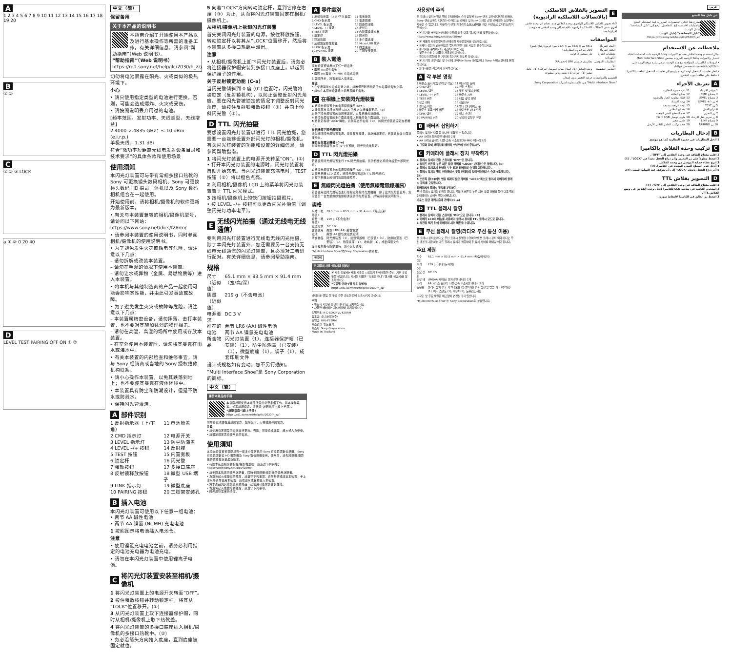A
1 2 3 4 5 6 7 8 9 10 11 12 13 14 15 16 17 18 19 20
B
① ②
C
① ② ③ LOCK
a ① ② 0 20 40
D
LEVEL TEST PAIRING OFF ON ① ②
中文（简）
保留备用
关于本产品的说明书
本指南介绍了开始使用本产品以及进行基本操作等所需的准备工作。有关详细信息，请参阅“帮助指南”（Web 说明书）。
“帮助指南”（Web 说明书）
https://rd1.sony.net/help/ilc/2030/h_zz/
切勿将电池暴露在阳光、火或类似的极热环境下。
小心
• 请只使用指定类型的电池进行更换。否则，可能会造成爆炸、火灾或受伤。
• 请按照说明丢弃用过的电池。
[频率范围、发射功率、天线类型、天线增益]
2.4000–2.4835 GHz：≤ 10 dBm (e.i.r.p.)
单极天线，1.31 dBi
符合“微功率短距离无线电发射设备目录和技术要求”的具体条款和使用场景
使用须知
本闪光灯装置可与带有常规多接口热靴的 Sony 可更换镜头数码相机、Sony 可更换镜头数码 HD 摄录一体机以及 Sony 数码相机组合在一起使用。
开始使用前，请将相机/摄像机的软件更新为最新版本。
• 有关与本装置兼容的相机/摄像机型号，请访问以下网站：https://www.sony.net/dics/f28rm/
• 请参阅本装置的使用说明书，同时参阅相机/摄像机的使用说明书。
• 为了避免发生火灾或触电等危险，请注意以下几点：
– 请勿拆解或改装本装置。
– 请勿在手湿的情况下使用本装置。
– 请勿让水或异物（金属、易燃物质等）进入本装置。
• 将本机与其他制造商的产品一起使用可能会影响其性能，并由此引发事故或故障。
• 为了避免发生火灾或故障等危险，请注意以下几点：
– 本装置属精密设备，请勿摔落、击打本装置，也不要对其施加猛烈的物理撞击。
– 请勿在高温、高湿的场所中使用或存放本装置。
– 在室外使用本装置时，请勿将其暴露在雨水或海水中。
• 有关本装置的内部检查和维修事宜，请与 Sony 经销商或当地的 Sony 授权维修机构联系。
• 请小心操作本装置，以免其跌落到地上；也不要使其暴露在液体环境中。
• 本装置具有防尘和防潮设计，但是不防水或防溅水。
• 保持闪光管清洁。
A 部件识别
| 1 反射指示器（上/下角） | 11 电池舱盖 |
| 2 CMD 指示灯 | 12 电源开关 |
| 3 LEVEL 指示灯 | 13 防尘防潮盖 |
| 4 LEVEL –/+ 按钮 | 14 反射膜 |
| 5 TEST 按钮 | 15 内置宽板 |
| 6 锁定杆 | 16 闪光管 |
| 7 释放按钮 | 17 多接口底座 |
| 8 反射锁释放按钮 | 18 微型 USB 端子 |
| 9 LINK 指示灯 | 19 微型底座 |
| 10 PAIRING 按钮 | 20 三脚架安装孔 |
B 插入电池
本闪光灯装置可使用以下任意一组电池：
• 两节 AA 碱性电池
• 两节 AA 镍氢 (Ni–MH) 充电电池
1 按照图示将电池插入电池仓。
注意
• 使用镍氢充电电池之前，请务必利用指定的电池充电器为电池充电。
• 请勿在本闪光灯装置中使用锂离子电池。
C 将闪光灯装置安装至相机/摄像机
1 将闪光灯装置上的电源开关转至“OFF”。
2 按住释放按钮并转动锁定杆，将其从“LOCK”位置移开。(①)
3 从闪光灯装置上取下连接器保护帽，同时从相机/摄像机上取下热靴盖。
4 将闪光灯装置的多接口底座插入相机/摄像机的多接口热靴中。(②)
• 务必沿箭头方向推入底座，直到底座被固定就位。
5 向着“LOCK”方向转动锁定杆，直到它停在右端（③）为止，从而将闪光灯装置固定在相机/摄像机上。
从相机/摄像机上拆卸闪光灯装置
首先关闭闪光灯装置的电源。按住释放按钮，转动锁定杆以将其从“LOCK”位置移开，然后将本装置从多接口热靴中滑出。
注意
• 从相机/摄像机上卸下闪光灯装置后，请务必将连接器保护帽安装到多接口底座上，以起到保护端子的作用。
关于反射锁定功能 (C–a)
当闪光管倾斜到 0 度 (0°) 位置时，闪光管将被锁定（反射锁机构），以防止调整反射闪光角度。要在闪光管被锁定的情况下调整反射闪光角度，请按住反射锁释放按钮（①）并向上倾斜闪光管（②）。
D TTL 闪光拍摄
要想设置闪光灯装置以进行 TTL 闪光拍摄，您需要一台能够设置外部闪光灯的相机/摄像机。有关闪光灯装置的功能和设置的详细信息，请参阅帮助指南。
1 将闪光灯装置上的电源开关转至“ON”。(①)
• 打开本闪光灯装置的电源时，闪光灯装置将自动开始充电。当闪光灯装置充满电时，TEST 按钮（②）将以橙色点亮。
2 利用相机/摄像机 LCD 上的菜单将闪光灯装置置于 TTL 闪光模式。
3 按相机/摄像机上的快门按钮拍摄照片。
• 按 LEVEL –/+ 按钮可以更改闪光补偿值（调整闪光灯功率电平）。
E 无线闪光拍摄（通过无线电无线通信）
要利用闪光灯装置进行无线电无线闪光拍摄，除了本闪光灯装置外，您还需要另一台支持无线电无线通信的闪光灯装置，且必须对二者进行配对。有关详细信息，请参阅帮助指南。
规格
| 尺寸（近似值） | 65.1 mm × 83.5 mm × 91.4 mm（宽/高/深） |
| 质量（近似值） | 219 g（不含电池） |
| 电源要求 | DC 3 V |
| 推荐的电池 | 两节 LR6 (AA) 碱性电池 两节 AA 镍氢充电电池 |
| 所含物品 | 闪光灯装置（1），连接器保护帽（已安装）（1），防尘防潮盖（已安装）（1），微型底座（1），袋子（1），成套印刷文件 |
设计或规格如有变动，恕不另行通知。
“Multi Interface Shoe”是 Sony Corporation 的商标。
中文（繁）
關於本產品的手冊
本指南說明使用本產品所需的必要準備工作、基本操作等等。如需詳細資訊，請參閱“說明指南”（線上手冊）。
“說明指南”（線上手冊）
https://rd1.sony.net/help/ilc/2030/h_zz/
切勿將電池放在過熱的地方，如陽光下、火裡或類似的地方。
注意
• 請使用指定類型的電池進行更換。否則，可能造成爆裂、起火或人身受傷。
• 請根據規定丟棄使用過的電池。
使用須知
本閃光燈裝置可搭配具有一般多介面熱靴的 Sony 可換鏡頭數位相機、Sony 可換鏡頭數位 HD 攝影機及 Sony 數位相機使用。使用前，請先將相機/攝影機的軟體更新至最新版本。
• 有關本裝置相容的相機/攝影機型號，請造訪下列網站：https://www.sony.net/dics/f28rm/
• 請參閱本裝置的使用說明書，同時參閱相機/攝影機的使用說明書。
• 為避免起火或觸電的風險，請遵守下列事項：請勿拆解或改造本裝置；手上沾水時請勿使用本裝置；請勿讓水或異物進入本裝置。
• 將本產品與其他製造商的產品一起使用可能會影響其性能。
• 為避免起火或故障的風險，請遵守下列事項。
• 閃光燈管需保持清潔。
A 零件識別
| 1 反射指示器（上方/下方角度） | 11 電池艙蓋 |
| 2 CMD 指示燈 | 12 電源開關 |
| 3 LEVEL 指示燈 | 13 防塵防潮蓋 |
| 4 LEVEL –/+ 按鈕 | 14 反射片 |
| 5 TEST 按鈕 | 15 內建廣角擴充板 |
| 6 鎖定桿 | 16 閃光管 |
| 7 釋放按鈕 | 17 多介面底座 |
| 8 反射鎖定釋放按鈕 | 18 Micro USB 端子 |
| 9 LINK 指示燈 | 19 微型底座 |
| 10 PAIRING 按鈕 | 20 三腳架安裝孔 |
B 裝入電池
閃光燈裝置適用以下任一組電池：
• 兩顆 AA 鹼性電池
• 兩顆 AA 鎳氫 (Ni–MH) 充電式電池
1 如圖所示，將電池插入電池盒。
備註
• 在使用鎳氫充電式電池之前，請確保已利用指定的充電器將電池充滿。
• 請勿在本閃光燈裝置內使用鋰離子電池。
C 在相機上安裝閃光燈裝置
1 將閃光燈裝置上的電源開關轉至“OFF”。
2 按住釋放按鈕並且朝“LOCK”的反方向旋轉鎖定桿。(①)
3 拆下閃光燈裝置的接頭保護帽，以及相機的接座帽。
4 將閃光燈裝置的多介面底座插入相機的多介面接座。(②)
5 將鎖定桿朝“LOCK”轉動，直到停止於右端（③），將閃光燈裝置固定在相機上。
從相機卸下閃光燈裝置
請先關閉閃光燈裝置電源。按住釋放按鈕，並旋轉鎖定桿，將裝置從多介面接座滑出。
關於反射鎖定機構 (C–a)
當閃光燈傾斜到 0 度 (0°) 位置時，閃光管會被鎖定。
D TTL 閃光燈拍攝
若要使用閃光燈裝置進行 TTL 閃光燈拍攝，您的相機必須能夠設定外部閃光燈。
1 將閃光燈裝置上的電源開關轉至“ON”。(①)
2 使用相機 LCD 選單，將閃光燈裝置設為 TTL 閃光模式。
3 按下相機上的快門按鈕拍攝照片。
E 無線閃光燈拍攝（使用無線電無線通訊）
若要使用此閃光燈裝置進行無線電無線閃光燈拍攝，除了此閃光燈裝置外，您需要另一台支援無線電無線通訊的閃光燈裝置。詳情請參閱說明指南。
規格
| 尺寸（概略值） | 65.1 mm × 83.5 mm × 91.4 mm（寬/高/深） |
| 質量（概略值） | 219 g（不含電池） |
| 電源需求 | DC 3 V |
| 建議使用電池 | 兩顆 LR6 (AA) 鹼性電池 兩顆 AA 鎳氫充電式電池 |
| 所含物品 | 閃光燈裝置（1），接頭保護帽（已安裝）（1），防塵防潮蓋（已安裝）（1），微型底座（1），收納袋（1），成套印刷文件 |
設計和規格有所變更時，恕不另行通知。
“Multi Interface Shoe”為Sony Corporation的商標。
한국어
본 제품의 사용 설명서에 대하여
본 사용 설명서는 제품 사용을 시작하기 위해 필요한 준비, 기본 조작 등을 설명합니다. 자세한 내용은 “도움말 안내”(웹 사용 설명서)를 참조하십시오.
“도움말 안내”(웹 사용 설명서)
https://rd1.sony.net/help/ilc/2030/h_zz/
배터리를 햇빛, 불 등과 같은 과도한 열에 노출시키지 마십시오.
주의
• 반드시 지정된 유형의 배터리로 교체하십시오.
• 사용한 배터리는 지시에 따라 폐기하십시오.
식별부호: R-C-SOK-HVL-F28RM
상호명: 소니코리아(주)
모델명: HVL-F28RM
제조연월: 별도 표기
제조자: Sony Corporation
Made in Thailand
사용상의 주의
본 플래시 장치는 일반 멀티 인터페이스 슈가 장착된 Sony 렌즈 교환식 디지털 카메라, Sony 렌즈 교환식 디지털 HD 비디오 카메라 및 Sony 디지털 스틸 카메라와 조합해서 사용할 수 있습니다. 사용하기 전에 카메라의 소프트웨어를 최신 버전으로 업데이트하여 주십시오.
• 본 기기와 호환되는 카메라 모델의 경우 다음 웹 사이트를 방문하십시오. https://www.sony.net/dics/f28rm/
• 본 제품의 사용설명서와 카메라의 사용설명서를 참조하십시오.
• 화재나 감전과 같은 위험을 방지하려면 다음 사항을 준수하십시오.
– 본 기기를 분해하거나 개조하지 마십시오.
– 젖은 손으로 이 제품을 사용하지 마십시오.
– 물이나 이물질이 본 기기에 들어가지 않도록 하십시오.
• 본 기기의 내부 점검 및 수리에 대해서는 Sony 대리점이나 Sony 서비스 센터에 문의하십시오.
• 플래시관을 깨끗하게 유지하십시오.
A 각 부분 명칭
| 1 바운스 표시기(상향/하향 각도) | 11 배터리실 도어 |
| 2 CMD 램프 | 12 전원 스위치 |
| 3 LEVEL 램프 | 13 방진 및 방습 커버 |
| 4 LEVEL –/+ 버튼 | 14 바운스 시트 |
| 5 TEST 버튼 | 15 내장 광각 패널 |
| 6 잠금 레버 | 16 섬광전구 |
| 7 릴리즈 버튼 | 17 멀티 인터페이스 풋 |
| 8 바운스 잠금 해제 버튼 | 18 마이크로 USB 단자 |
| 9 LINK 램프 | 19 미니 스탠드 |
| 10 PAIRING 버튼 | 20 삼각대 장착부 구멍 |
B 배터리 삽입하기
플래시 장치는 다음 중 하나로 작동할 수 있습니다.
• AA 사이즈 알카라인 배터리 2개
• AA 사이즈 충전식 니켈-금속 수소화물(Ni–MH) 배터리 2개
1 그림과 같이 배터리를 배터리 수납부에 넣어 주십시오.
C 카메라에 플래시 장치 부착하기
1 플래시 장치의 전원 스위치를 "OFF"로 합니다.
2 릴리즈 버튼을 누른 채로 잠금 레버를 "LOCK" 반대편으로 돌립니다. (①)
3 플래시 장치에서 커넥터 보호 캡과 카메라의 슈 캡을 제거합니다.
4 플래시 장치의 멀티 인터페이스 풋을 카메라의 멀티 인터페이스 슈에 삽입합니다. (②)
5 오른쪽 끝(③)에서 멈출 때까지 잠금 레버를 "LOCK"쪽으로 돌려서 카메라에 플래시 장치를 고정합니다.
카메라에서 플래시 장치를 분리하기
우선 플래시 장치의 전원을 끕니다. 릴리즈 버튼을 누른 채로 잠금 레버를 돌린 다음 멀티 인터페이스 슈에서 밀어서 빼냅니다.
바운스 잠금 메커니즘에 관해서 (C–a)
D TTL 플래시 촬영
1 플래시 장치의 전원 스위치를 "ON"으로 합니다. (①)
2 카메라 LCD의 메뉴를 사용하여 플래시 장치를 TTL 플래시 모드로 합니다.
3 사진을 찍기 위해 카메라의 셔터 버튼을 누릅니다.
E 무선 플래시 촬영(라디오 무선 통신 이용)
본 플래시 장치로 라디오 무선 플래시 촬영을 수행하려면 본 플래시 장치 외에 라디오 무선 통신을 지원하는 다른 플래시 장치가 필요하며 두 장치 사이를 페어링 해야 합니다.
주요 제원
| 치수 (약) | 65.1 mm × 83.5 mm × 91.4 mm (폭/높이/깊이) |
| 무게 (약) | 219 g (배터리는 제외) |
| 필요 전원 | DC 3 V |
| 권장 배터리 | LR6(AA 사이즈) 알카라인 배터리 2개 AA 사이즈 충전식 니켈-금속 수소화물 배터리 2개 |
| 동봉품 | 플래시 장치 (1), 커넥터 보호 캡 (부착됨) (1), 방진 및 방습 커버 (부착됨) (1), 미니 스탠드 (1), 파우치(1), 도큐먼트 세트 |
디자인 및 주요 제원은 예고없이 변경될 수가 있습니다.
"Multi Interface Shoe"는 Sony Corporation의 상표입니다.
E التصوير بالفلاش اللاسلكي (بالاتصالات اللاسلكية الراديوية)
لأداء تصوير بالفلاش اللاسلكي الراديوي بوحدة الفلاش هذه، تحتاج إلى وحدة فلاش أخرى تدعم الاتصالات اللاسلكية الراديوية بالإضافة إلى وحدة الفلاش هذه ويجب إقرانهما معاً.
المواصفات
| الأبعاد (تقريباً) | 65.1 مم × 83.5 مم × 91.4 مم (عرض/ارتفاع/عمق) |
| الكتلة (تقريباً) | 219 جم (بدون البطاريات) |
| متطلبات القدرة الكهربائية | تيار مستمر 3 فولت |
| البطاريات الموصى بها | بطاريتان قلويتان LR6 (حجم AA) |
| العناصر المتضمنة | وحدة الفلاش (1)، غطاء حماية الموصل (مركب) (1)، حامل صغير (1)، جراب (1)، طقم وثائق مطبوعة |
التصميم والمواصفات عرضة للتغيير بدون إشعار.
"Multi Interface Shoe" هي علامة تجارية لشركة Sony Corporation.
عربي
عن دليل هذا المنتج
يشرح هذا الدليل التحضيرات الضرورية لبدء استخدام المنتج والعمليات الأساسية إلخ. للتفاصيل، ارجع إلى "دليل المساعدة" (دليل الويب).
"دليل المساعدة" (دليل الويب)
https://rd1.sony.net/help/ilc/2030/h_zz/
ملاحظات عن الاستخدام
يمكن استخدام وحدة الفلاش هذه مع كاميرات Sony الرقمية ذات العدسات القابلة للتبديل وكاميرات Sony الرقمية المزودة بمقبس Multi Interface Shoe.
• لموديلات الكاميرات المتوافقة مع هذه الوحدة، يرجى زيارة موقع الويب على: https://www.sony.net/dics/f28rm/
• انظر تعليمات التشغيل لهذه الوحدة وارجع إلى تعليمات التشغيل الخاصة بالكاميرا.
• حافظ على نظافة أنبوب الفلاش.
A تعريف الأجزاء
| 1 مؤشر الارتداد | 11 باب حجيرة البطارية |
| 2 مصباح CMD | 12 مفتاح الطاقة |
| 3 مصباح LEVEL | 13 غطاء مقاومة الغبار والرطوبة |
| 4 زر –/+ LEVEL | 14 ورقة الارتداد |
| 5 زر TEST | 15 لوحة عريضة مدمجة |
| 6 ذراع القفل | 16 مصباح الفلاش |
| 7 زر التحرير | 17 قدم السطح البيني المتعدد |
| 8 زر تحرير قفل الارتداد | 18 طرف توصيل micro USB |
| 9 مصباح LINK | 19 حامل صغير |
| 10 زر PAIRING | 20 فتحة تركيب الحامل الثلاثي الأرجل |
B إدخال البطاريات
1 أدخل البطاريات في حجيرة البطارية كما هو موضح.
C تركيب وحدة الفلاش بالكاميرا
1 اقلب مفتاح الطاقة في وحدة الفلاش إلى "OFF".
2 اضغط مطولاً على زر التحرير وأدر ذراع القفل بعيداً عن "LOCK". (①)
3 انزع غطاء حماية الموصل من وحدة الفلاش.
4 أدخل قدم السطح البيني المتعدد في الكاميرا. (②)
5 أدر ذراع القفل باتجاه "LOCK" إلى أن يتوقف عند النهاية اليمنى (③).
D التصوير بفلاش TTL
1 اقلب مفتاح الطاقة في وحدة الفلاش إلى "ON". (①)
2 استخدم القائمة في شاشة LCD للكاميرا لجعل وحدة الفلاش في وضع الفلاش TTL.
3 اضغط زر الغالق في الكاميرا لالتقاط صورة.